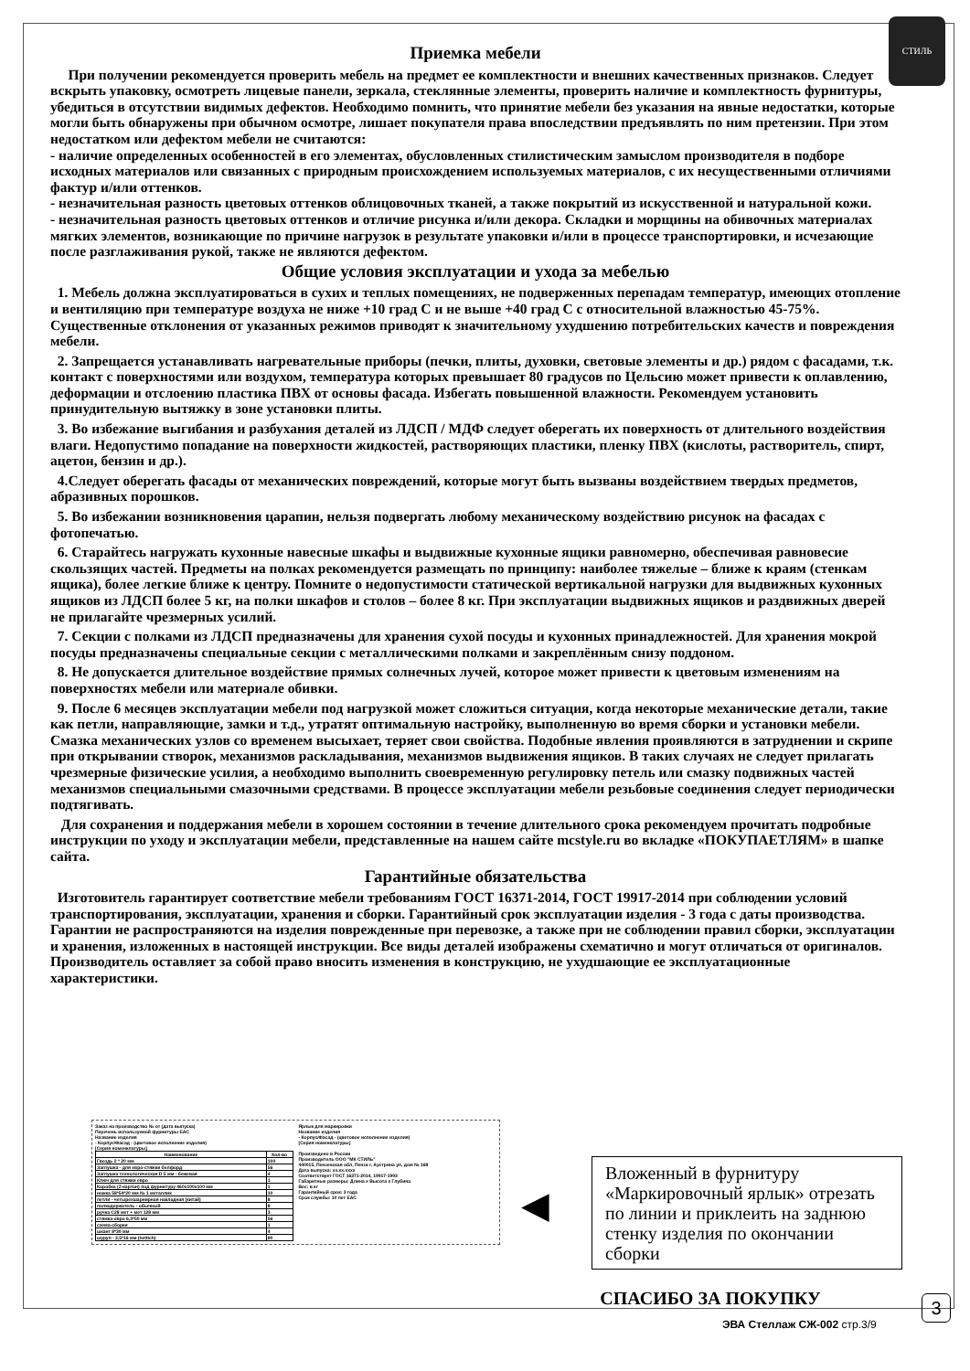СТИЛЬ
Приемка мебели
При получении рекомендуется проверить мебель на предмет ее комплектности и внешних качественных признаков. Следует вскрыть упаковку, осмотреть лицевые панели, зеркала, стеклянные элементы, проверить наличие и комплектность фурнитуры, убедиться в отсутствии видимых дефектов. Необходимо помнить, что принятие мебели без указания на явные недостатки, которые могли быть обнаружены при обычном осмотре, лишает покупателя права впоследствии предъявлять по ним претензии. При этом недостатком или дефектом мебели не считаются:
- наличие определенных особенностей в его элементах, обусловленных стилистическим замыслом производителя в подборе исходных материалов или связанных с природным происхождением используемых материалов, с их несущественными отличиями фактур и/или оттенков.
- незначительная разность цветовых оттенков облицовочных тканей, а также покрытий из искусственной и натуральной кожи.
- незначительная разность цветовых оттенков и отличие рисунка и/или декора. Складки и морщины на обивочных материалах мягких элементов, возникающие по причине нагрузок в результате упаковки и/или в процессе транспортировки, и исчезающие после разглаживания рукой, также не являются дефектом.
Общие условия эксплуатации и ухода за мебелью
1. Мебель должна эксплуатироваться в сухих и теплых помещениях, не подверженных перепадам температур, имеющих отопление и вентиляцию при температуре воздуха не ниже +10 град С и не выше +40 град С с относительной влажностью 45-75%. Существенные отклонения от указанных режимов приводят к значительному ухудшению потребительских качеств и повреждения мебели.
2. Запрещается устанавливать нагревательные приборы (печки, плиты, духовки, световые элементы и др.) рядом с фасадами, т.к. контакт с поверхностями или воздухом, температура которых превышает 80 градусов по Цельсию может привести к оплавлению, деформации и отслоению пластика ПВХ от основы фасада. Избегать повышенной влажности. Рекомендуем установить принудительную вытяжку в зоне установки плиты.
3. Во избежание выгибания и разбухания деталей из ЛДСП / МДФ следует оберегать их поверхность от длительного воздействия влаги. Недопустимо попадание на поверхности жидкостей, растворяющих пластики, пленку ПВХ (кислоты, растворитель, спирт, ацетон, бензин и др.).
4.Следует оберегать фасады от механических повреждений, которые могут быть вызваны воздействием твердых предметов, абразивных порошков.
5. Во избежании возникновения царапин, нельзя подвергать любому механическому воздействию рисунок на фасадах с фотопечатью.
6. Старайтесь нагружать кухонные навесные шкафы и выдвижные кухонные ящики равномерно, обеспечивая равновесие скользящих частей. Предметы на полках рекомендуется размещать по принципу: наиболее тяжелые – ближе к краям (стенкам ящика), более легкие ближе к центру. Помните о недопустимости статической вертикальной нагрузки для выдвижных кухонных ящиков из ЛДСП более 5 кг, на полки шкафов и столов – более 8 кг. При эксплуатации выдвижных ящиков и раздвижных дверей не прилагайте чрезмерных усилий.
7. Секции с полками из ЛДСП предназначены для хранения сухой посуды и кухонных принадлежностей. Для хранения мокрой посуды предназначены специальные секции с металлическими полками и закреплённым снизу поддоном.
8. Не допускается длительное воздействие прямых солнечных лучей, которое может привести к цветовым изменениям на поверхностях мебели или материале обивки.
9. После 6 месяцев эксплуатации мебели под нагрузкой может сложиться ситуация, когда некоторые механические детали, такие как петли, направляющие, замки и т.д., утратят оптимальную настройку, выполненную во время сборки и установки мебели. Смазка механических узлов со временем высыхает, теряет свои свойства. Подобные явления проявляются в затруднении и скрипе при открывании створок, механизмов раскладывания, механизмов выдвижения ящиков. В таких случаях не следует прилагать чрезмерные физические усилия, а необходимо выполнить своевременную регулировку петель или смазку подвижных частей механизмов специальными смазочными средствами. В процессе эксплуатации мебели резьбовые соединения следует периодически подтягивать.
Для сохранения и поддержания мебели в хорошем состоянии в течение длительного срока рекомендуем прочитать подробные инструкции по уходу и эксплуатации мебели, представленные на нашем сайте mcstyle.ru во вкладке «ПОКУПАЕТЛЯМ» в шапке сайта.
Гарантийные обязательства
Изготовитель гарантирует соответствие мебели требованиям ГОСТ 16371-2014, ГОСТ 19917-2014 при соблюдении условий транспортирования, эксплуатации, хранения и сборки. Гарантийный срок эксплуатации изделия - 3 года с даты производства. Гарантии не распространяются на изделия поврежденные при перевозке, а также при не соблюдении правил сборки, эксплуатации и хранения, изложенных в настоящей инструкции. Все виды деталей изображены схематично и могут отличаться от оригиналов. Производитель оставляет за собой право вносить изменения в конструкцию, не ухудшающие ее эксплуатационные характеристики.
Заказ на производство № от (дата выпуска)
Перечень используемой фурнитуры ЕАС
Название изделия
- Корпус/Фасад - (цветовое исполнение изделия)
[Серия номенклатуры]
| Наименование | Кол-во |
| --- | --- |
| Гвоздь 2 * 20 мм | 100 |
| Заглушка - для евро-стяжки белфорд | 56 |
| Заглушка технологическая D 5 мм - бежевая | 4 |
| Ключ для стяжки евро | 1 |
| Коробка (Z-картон) под фурнитуру 460х100х100 мм | 1 |
| ножка 58*54*20 мм № 1 металлик | 10 |
| петли - четырехшарнирная накладная (китай) | 8 |
| полкодержатель - обычный | 8 |
| ручка С28 мет + мет 128 мм | 3 |
| стяжка-евро 6,3*50 мм | 56 |
| схема-сборки | 1 |
| шкант 8*30 мм | 4 |
| шуруп - 3,5*16 мм (hettich) | 80 |
Ярлык для маркировки
Название изделия
- Корпус/Фасад - (цветовое исполнение изделия)
[Серия номенклатуры]
Произведено в России
Производитель ООО "МК СТИЛЬ"
440015, Пензенская обл, Пенза г, Аустрина ул, дом № 168
Дата выпуска: хх.хх.хххх
Соответствует ГОСТ 16371-2014, 19917-1993
Габаритные размеры: Длина х Высота х Глубина
Вес: в кг
Гарантийный срок: 3 года
Срок службы: 10 лет ЕАС
◀
Вложенный в фурнитуру «Маркировочный ярлык» отрезать по линии и приклеить на заднюю стенку изделия по окончании сборки
СПАСИБО ЗА ПОКУПКУ
3
ЭВА Стеллаж СЖ-002 стр.3/9